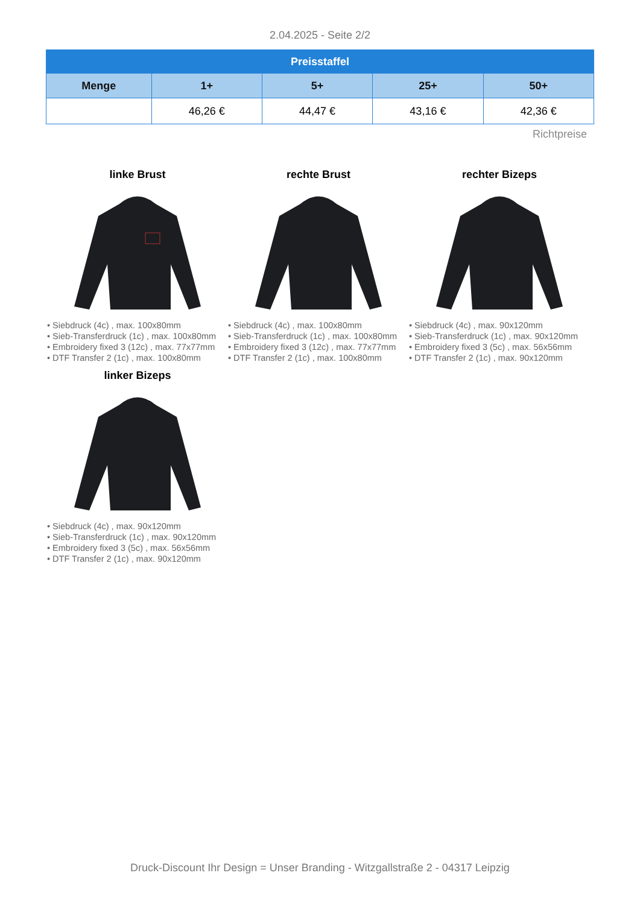2.04.2025 - Seite 2/2
| Preisstaffel | | | | |
| --- | --- | --- | --- | --- |
| Menge | 1+ | 5+ | 25+ | 50+ |
| | 46,26 € | 44,47 € | 43,16 € | 42,36 € |
Richtpreise
linke Brust
• Siebdruck (4c) , max. 100x80mm
• Sieb-Transferdruck (1c) , max. 100x80mm
• Embroidery fixed 3 (12c) , max. 77x77mm
• DTF Transfer 2 (1c) , max. 100x80mm
rechte Brust
• Siebdruck (4c) , max. 100x80mm
• Sieb-Transferdruck (1c) , max. 100x80mm
• Embroidery fixed 3 (12c) , max. 77x77mm
• DTF Transfer 2 (1c) , max. 100x80mm
rechter Bizeps
• Siebdruck (4c) , max. 90x120mm
• Sieb-Transferdruck (1c) , max. 90x120mm
• Embroidery fixed 3 (5c) , max. 56x56mm
• DTF Transfer 2 (1c) , max. 90x120mm
linker Bizeps
• Siebdruck (4c) , max. 90x120mm
• Sieb-Transferdruck (1c) , max. 90x120mm
• Embroidery fixed 3 (5c) , max. 56x56mm
• DTF Transfer 2 (1c) , max. 90x120mm
Druck-Discount Ihr Design = Unser Branding - Witzgallstraße 2 - 04317 Leipzig